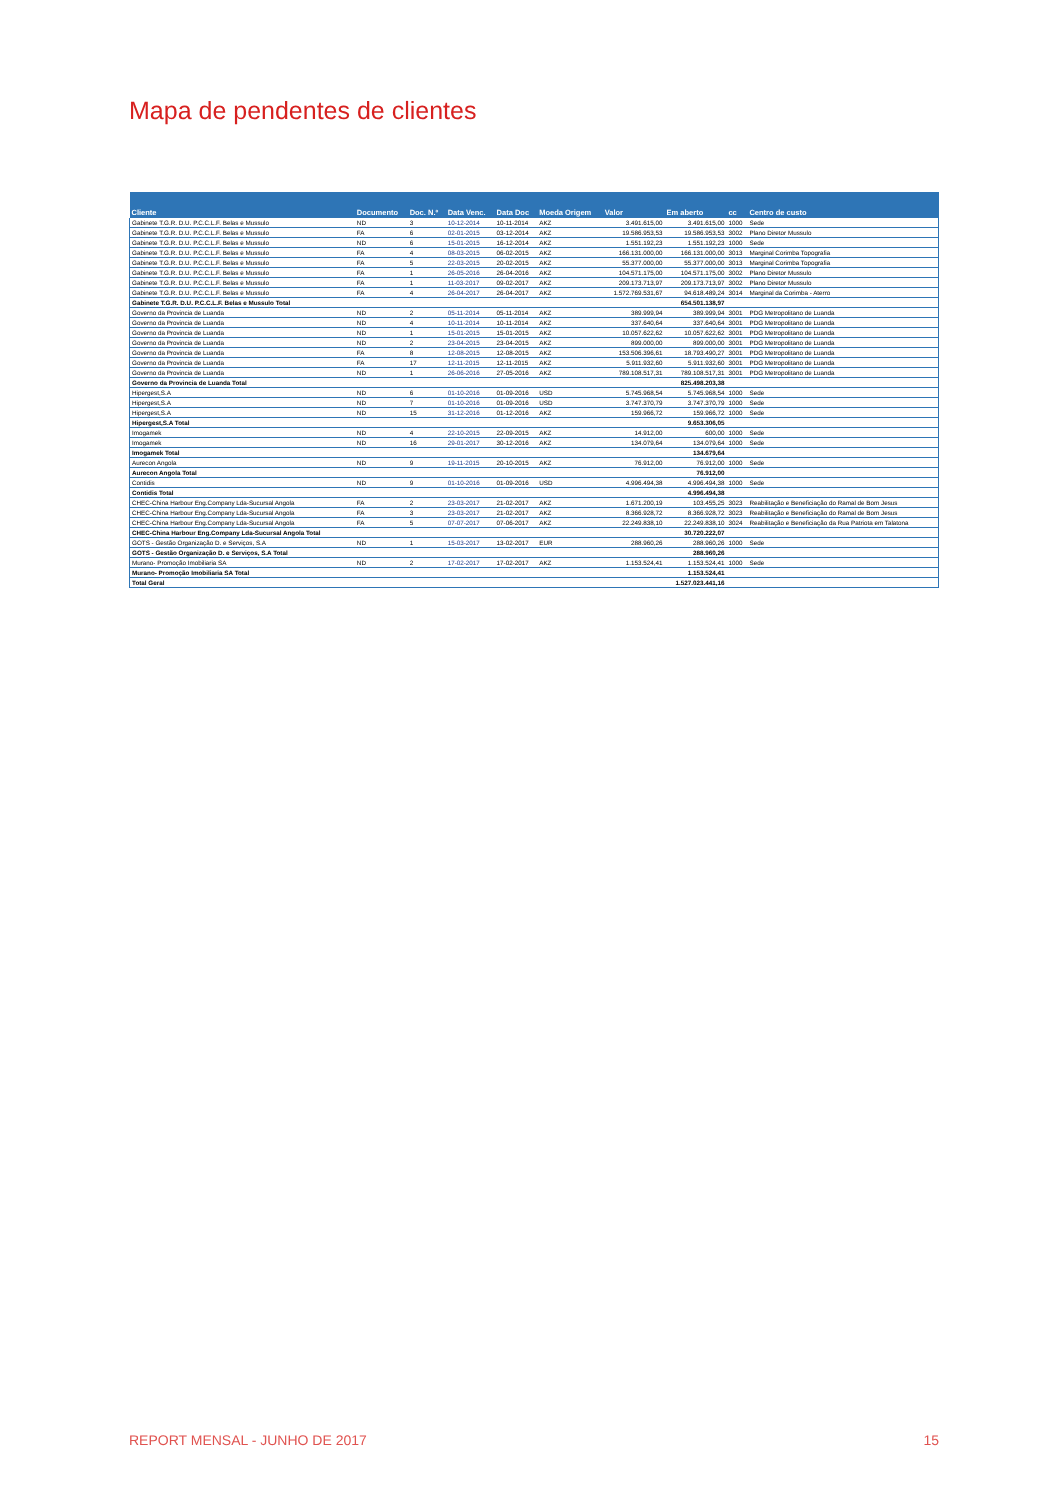Mapa de pendentes de clientes
| Cliente | Documento | Doc. N.º | Data Venc. | Data Doc | Moeda Origem | Valor | Em aberto | cc | Centro de custo |
| --- | --- | --- | --- | --- | --- | --- | --- | --- | --- |
| Gabinete T.G.R. D.U. P.C.C.L.F. Belas e Mussulo | ND | 3 | 10-12-2014 | 10-11-2014 | AKZ | 3.491.615,00 | 3.491.615,00 | 1000 | Sede |
| Gabinete T.G.R. D.U. P.C.C.L.F. Belas e Mussulo | FA | 6 | 02-01-2015 | 03-12-2014 | AKZ | 19.586.953,53 | 19.586.953,53 | 3002 | Plano Diretor Mussulo |
| Gabinete T.G.R. D.U. P.C.C.L.F. Belas e Mussulo | ND | 6 | 15-01-2015 | 16-12-2014 | AKZ | 1.551.192,23 | 1.551.192,23 | 1000 | Sede |
| Gabinete T.G.R. D.U. P.C.C.L.F. Belas e Mussulo | FA | 4 | 08-03-2015 | 06-02-2015 | AKZ | 166.131.000,00 | 166.131.000,00 | 3013 | Marginal Corimba Topografia |
| Gabinete T.G.R. D.U. P.C.C.L.F. Belas e Mussulo | FA | 5 | 22-03-2015 | 20-02-2015 | AKZ | 55.377.000,00 | 55.377.000,00 | 3013 | Marginal Corimba Topografia |
| Gabinete T.G.R. D.U. P.C.C.L.F. Belas e Mussulo | FA | 1 | 26-05-2016 | 26-04-2016 | AKZ | 104.571.175,00 | 104.571.175,00 | 3002 | Plano Diretor Mussulo |
| Gabinete T.G.R. D.U. P.C.C.L.F. Belas e Mussulo | FA | 1 | 11-03-2017 | 09-02-2017 | AKZ | 209.173.713,97 | 209.173.713,97 | 3002 | Plano Diretor Mussulo |
| Gabinete T.G.R. D.U. P.C.C.L.F. Belas e Mussulo | FA | 4 | 26-04-2017 | 26-04-2017 | AKZ | 1.572.769.531,67 | 94.618.489,24 | 3014 | Marginal da Corimba - Aterro |
| Gabinete T.G.R. D.U. P.C.C.L.F. Belas e Mussulo Total | | | | | | | 654.501.138,97 | | |
| Governo da Provincia de Luanda | ND | 2 | 05-11-2014 | 05-11-2014 | AKZ | 389.999,94 | 389.999,94 | 3001 | PDG Metropolitano de Luanda |
| Governo da Provincia de Luanda | ND | 4 | 10-11-2014 | 10-11-2014 | AKZ | 337.640,64 | 337.640,64 | 3001 | PDG Metropolitano de Luanda |
| Governo da Provincia de Luanda | ND | 1 | 15-01-2015 | 15-01-2015 | AKZ | 10.057.622,62 | 10.057.622,62 | 3001 | PDG Metropolitano de Luanda |
| Governo da Provincia de Luanda | ND | 2 | 23-04-2015 | 23-04-2015 | AKZ | 899.000,00 | 899.000,00 | 3001 | PDG Metropolitano de Luanda |
| Governo da Provincia de Luanda | FA | 8 | 12-08-2015 | 12-08-2015 | AKZ | 153.506.396,61 | 18.793.490,27 | 3001 | PDG Metropolitano de Luanda |
| Governo da Provincia de Luanda | FA | 17 | 12-11-2015 | 12-11-2015 | AKZ | 5.911.932,60 | 5.911.932,60 | 3001 | PDG Metropolitano de Luanda |
| Governo da Provincia de Luanda | ND | 1 | 26-06-2016 | 27-05-2016 | AKZ | 789.108.517,31 | 789.108.517,31 | 3001 | PDG Metropolitano de Luanda |
| Governo da Provincia de Luanda Total | | | | | | | 825.498.203,38 | | |
| Hipergest,S.A | ND | 6 | 01-10-2016 | 01-09-2016 | USD | 5.745.968,54 | 5.745.968,54 | 1000 | Sede |
| Hipergest,S.A | ND | 7 | 01-10-2016 | 01-09-2016 | USD | 3.747.370,79 | 3.747.370,79 | 1000 | Sede |
| Hipergest,S.A | ND | 15 | 31-12-2016 | 01-12-2016 | AKZ | 159.966,72 | 159.966,72 | 1000 | Sede |
| Hipergest,S.A Total | | | | | | | 9.653.306,05 | | |
| Imogamek | ND | 4 | 22-10-2015 | 22-09-2015 | AKZ | 14.912,00 | 600,00 | 1000 | Sede |
| Imogamek | ND | 16 | 29-01-2017 | 30-12-2016 | AKZ | 134.079,64 | 134.079,64 | 1000 | Sede |
| Imogamek Total | | | | | | | 134.679,64 | | |
| Aurecon Angola | ND | 9 | 19-11-2015 | 20-10-2015 | AKZ | 76.912,00 | 76.912,00 | 1000 | Sede |
| Aurecon Angola Total | | | | | | | 76.912,00 | | |
| Contidis | ND | 9 | 01-10-2016 | 01-09-2016 | USD | 4.996.494,38 | 4.996.494,38 | 1000 | Sede |
| Contidis Total | | | | | | | 4.996.494,38 | | |
| CHEC-China Harbour Eng.Company Lda-Sucursal Angola | FA | 2 | 23-03-2017 | 21-02-2017 | AKZ | 1.671.200,19 | 103.455,25 | 3023 | Reabilitação e Beneficiação do Ramal de Bom Jesus |
| CHEC-China Harbour Eng.Company Lda-Sucursal Angola | FA | 3 | 23-03-2017 | 21-02-2017 | AKZ | 8.366.928,72 | 8.366.928,72 | 3023 | Reabilitação e Beneficiação do Ramal de Bom Jesus |
| CHEC-China Harbour Eng.Company Lda-Sucursal Angola | FA | 5 | 07-07-2017 | 07-06-2017 | AKZ | 22.249.838,10 | 22.249.838,10 | 3024 | Reabilitação e Beneficiação da Rua Patriota em Talatona |
| CHEC-China Harbour Eng.Company Lda-Sucursal Angola Total | | | | | | | 30.720.222,07 | | |
| GOTS - Gestão Organização D. e Serviços, S.A | ND | 1 | 15-03-2017 | 13-02-2017 | EUR | 288.960,26 | 288.960,26 | 1000 | Sede |
| GOTS - Gestão Organização D. e Serviços, S.A Total | | | | | | | 288.960,26 | | |
| Murano- Promoção Imobiliaria SA | ND | 2 | 17-02-2017 | 17-02-2017 | AKZ | 1.153.524,41 | 1.153.524,41 | 1000 | Sede |
| Murano- Promoção Imobiliaria SA Total | | | | | | | 1.153.524,41 | | |
| Total Geral | | | | | | | 1.527.023.441,16 | | |
REPORT MENSAL - JUNHO DE 2017 15